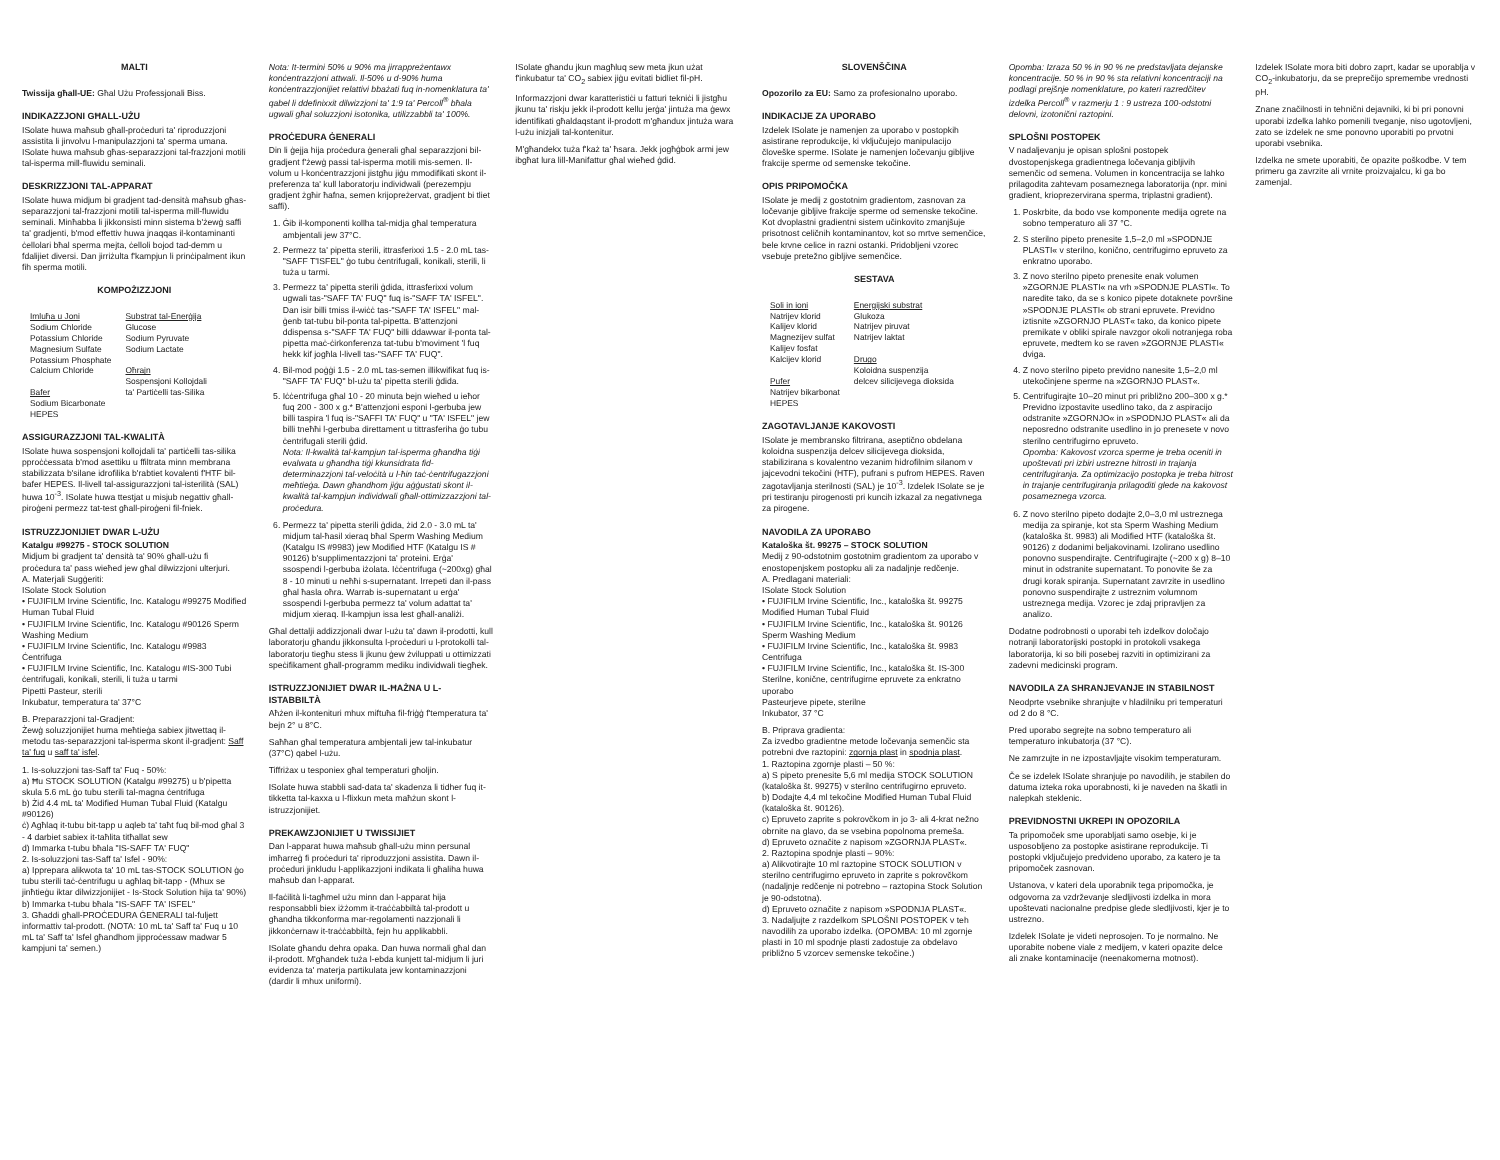MALTI
Twissija għall-UE: Għal Użu Professjonali Biss.
INDIKAZZJONI GĦALL-UŻU
ISolate huwa maħsub għall-proċeduri ta' riproduzzjoni assistita li jinvolvu l-manipulazzjoni ta' sperma umana. ISolate huwa maħsub għas-separazzjoni tal-frazzjoni motili tal-isperma mill-fluwidu seminali.
DESKRIZZJONI TAL-APPARAT
ISolate huwa midjum bi gradjent tad-densità maħsub għas-separazzjoni tal-frazzjoni motili tal-isperma mill-fluwidu seminali. Minħabba li jikkonsisti minn sistema b'żewġ saffi ta' gradjenti, b'mod effettiv huwa jnaqqas il-kontaminanti ċellolari bħal sperma mejta, ċelloli bojod tad-demm u fdalijiet diversi. Dan jirriżulta f'kampjun li prinċipalment ikun fih sperma motili.
KOMPOŻIZZJONI
| Imluħa u Joni Sodium Chloride Potassium Chloride Magnesium Sulfate Potassium Phosphate Calcium Chloride Bafer Sodium Bicarbonate HEPES | Substrat tal-Enerġija Glucose Sodium Pyruvate Sodium Lactate Oħrajn Sospensjoni Kollojdali ta' Partiċelli tas-Silika |
ASSIGURAZZJONI TAL-KWALITÀ
ISolate huwa sospensjoni kollojdali ta' partiċelli tas-silika pproċċessata b'mod asettiku u ffiltrata minn membrana stabilizzata b'silane idrofilika b'rabtiet kovalenti f'HTF bil-bafer HEPES. Il-livell tal-assigurazzjoni tal-isterilità (SAL) huwa 10<sup>-3</sup>. ISolate huwa ttestjat u misjub negattiv għall-piroġeni permezz tat-test għall-piroġeni fil-fniek.
ISTRUZZJONIJIET DWAR L-UŻU
Katalgu #99275 - STOCK SOLUTION
Midjum bi gradjent ta' densità ta' 90% għall-użu fi proċedura ta' pass wieħed jew għal dilwizzjoni ulterjuri.
A. Materjali Sugġeriti:
ISolate Stock Solution
• FUJIFILM Irvine Scientific, Inc. Katalogu #99275 Modified Human Tubal Fluid
• FUJIFILM Irvine Scientific, Inc. Katalogu #90126 Sperm Washing Medium
• FUJIFILM Irvine Scientific, Inc. Katalogu #9983 Ċentrifuga
• FUJIFILM Irvine Scientific, Inc. Katalogu #IS-300 Tubi ċentrifugali, konikali, sterili, li tuża u tarmi
Pipetti Pasteur, sterili
Inkubatur, temperatura ta' 37°C
B. Preparazzjoni tal-Gradjent:
Żewġ soluzzjonijiet huma meħtieġa sabiex jitwettaq il-metodu tas-separazzjoni tal-isperma skont il-gradjent: Saff ta' fuq u saff ta' isfel.
1. Is-soluzzjoni tas-Saff ta' Fuq - 50%:
a) Ħu STOCK SOLUTION (Katalgu #99275) u b'pipetta skula 5.6 mL ġo tubu sterili tal-magna ċentrifuga
b) Żid 4.4 mL ta' Modified Human Tubal Fluid (Katalgu #90126)
ċ) Agħlaq it-tubu bit-tapp u aqleb ta' taħt fuq bil-mod għal 3 - 4 darbiet sabiex it-taħlita titħallat sew
d) Immarka t-tubu bħala "IS-SAFF TA' FUQ"
2. Is-soluzzjoni tas-Saff ta' Isfel - 90%:
a) Ippreparа alikwota ta' 10 mL tas-STOCK SOLUTION ġo tubu sterili taċ-ċentrifugu u agħlaq bit-tapp - (Mhux se jinħtieġu iktar dilwizzjonijiet - Is-Stock Solution hija ta' 90%)
b) Immarka t-tubu bħala "IS-SAFF TA' ISFEL"
3. Għaddi għall-PROĊEDURA ĠENERALI tal-fuljett informattiv tal-prodott. (NOTA: 10 mL ta' Saff ta' Fuq u 10 mL ta' Saff ta' Isfel għandhom jipproċessaw madwar 5 kampjuni ta' semen.)
Nota: It-termini 50% u 90% ma jirrappreżentawx konċentrazzjoni attwali. Il-50% u d-90% huma konċentrazzjonijiet relattivi bbażati fuq in-nomenklatura ta' qabel li ddefinixxit dilwizzjoni ta' 1:9 ta' Percoll<sup>®</sup> bħala ugwali għal soluzzjoni isotonika, utilizzabbli ta' 100%.
PROĊEDURA ĠENERALI
Din li ġejja hija proċedura ġenerali għal separazzjoni bil-gradjent f'żewġ passi tal-isperma motili mis-semen. Il-volum u l-konċentrazzjoni jistgħu jiġu mmodifikati skont il-preferenza ta' kull laboratorju individwali (perezempju gradjent żgħir ħafna, semen krijopreżervat, gradjent bi tliet saffi).
1. Ġib il-komponenti kollha tal-midja għal temperatura ambjentali jew 37°C.
2. Permezz ta' pipetta sterili, ittrasferixxi 1.5 - 2.0 mL tas-"SAFF T'ISFEL" ġo tubu ċentrifugali, konikali, sterili, li tuża u tarmi.
3. Permezz ta' pipetta sterili ġdida, ittrasferixxi volum ugwali tas-"SAFF TA' FUQ" fuq is-"SAFF TA' ISFEL". Dan isir billi tmiss il-wiċċ tas-"SAFF TA' ISFEL" mal-ġenb tat-tubu bil-ponta tal-pipetta. B'attenzjoni ddispensa s-"SAFF TA' FUQ" billi ddawwar il-ponta tal-pipetta maċ-ċirkonferenza tat-tubu b'moviment 'l fuq hekk kif jogħla l-livell tas-"SAFF TA' FUQ".
4. Bil-mod poġġi 1.5 - 2.0 mL tas-semen illikwifikat fuq is-"SAFF TA' FUQ" bl-użu ta' pipetta sterili ġdida.
5. Iċċentrifuga għal 10 - 20 minuta bejn wieħed u ieħor fuq 200 - 300 x g.* B'attenzjoni esponi l-gerbuba jew billi taspira 'l fuq is-"SAFFI TA' FUQ" u "TA' ISFEL" jew billi tneħħi l-gerbuba direttament u tittrasferiha ġo tubu ċentrifugali sterili ġdid.
Nota: Il-kwalità tal-kampjun tal-isperma għandha tiġi evalwata u għandha tiġi kkunsidrata fid-determinazzjoni tal-veloċità u l-ħin taċ-ċentrifugazzjoni meħtieġa. Dawn għandhom jiġu aġġustati skont il-kwalità tal-kampjun individwali għall-ottimizzazzjoni tal-proċedura.
6. Permezz ta' pipetta sterili ġdida, żid 2.0 - 3.0 mL ta' midjum tal-ħasil xieraq bħal Sperm Washing Medium (Katalgu IS #9983) jew Modified HTF (Katalgu IS # 90126) b'supplimentazzjoni ta' proteini. Erġa' ssospendi l-gerbuba iżolata. Iċċentrifuga (~200xg) għal 8 - 10 minuti u neħħi s-supernatant. Irrepeti dan il-pass għal ħasla oħra. Warrab is-supernatant u erġa' ssospendi l-gerbuba permezz ta' volum adattat ta' midjum xieraq. Il-kampjun issa lest għall-analiżi.
Għal dettalji addizzjonali dwar l-użu ta' dawn il-prodotti, kull laboratorju għandu jikkonsulta l-proċeduri u l-protokolli tal-laboratorju tiegħu stess li jkunu ġew żviluppati u ottimizzati speċifikament għall-programm mediku individwali tiegħek.
ISTRUZZJONIJIET DWAR IL-ĦAŻNA U L-ISTABBILTÀ
Aħżen il-kontenituri mhux miftuħa fil-friġġ f'temperatura ta' bejn 2° u 8°C.
Saħħan għal temperatura ambjentali jew tal-inkubatur (37°C) qabel l-użu.
Tiffriżax u tesponiex għal temperaturi għoljin.
ISolate huwa stabbli sad-data ta' skadenza li tidher fuq it-tikketta tal-kaxxa u l-flixkun meta maħżun skont l-istruzzjonijiet.
PREKAWZJONIJIET U TWISSIJIET
Dan l-apparat huwa maħsub għall-użu minn persunal imħarreġ fi proċeduri ta' riproduzzjoni assistita. Dawn il-proċeduri jinkludu l-applikazzjoni indikata li għaliha huwa maħsub dan l-apparat.
Il-faċilità li-tagħmel użu minn dan l-apparat hija responsabbli biex iżżomm it-traċċabbiltà tal-prodott u għandha tikkonforma mar-regolamenti nazzjonali li jikkonċernaw it-traċċabbiltà, fejn hu applikabbli.
ISolate għandu dehra opaka. Dan huwa normali għal dan il-prodott. M'għandek tuża l-ebda kunjett tal-midjum li juri evidenza ta' materja partikulata jew kontaminazzjoni (dardir li mhux uniformi).
ISolate għandu jkun magħluq sew meta jkun użat f'inkubatur ta' CO<sub>2</sub> sabiex jiġu evitati bidliet fil-pH.
Informazzjoni dwar karatteristiċi u fatturi tekniċi li jistgħu jkunu ta' riskju jekk il-prodott kellu jerġa' jintuża ma ġewx identifikati għaldaqstant il-prodott m'għandux jintuża wara l-użu inizjali tal-kontenitur.
M'għandekx tuża f'każ ta' ħsara. Jekk jogħġbok armi jew ibgħat lura lill-Manifattur għal wieħed ġdid.
SLOVENŠČINA
Opozorilo za EU: Samo za profesionalno uporabo.
INDIKACIJE ZA UPORABO
Izdelek ISolate je namenjen za uporabo v postopkih asistirane reprodukcije, ki vključujejo manipulacijo človeške sperme. ISolate je namenjen ločevanju gibljive frakcije sperme od semenske tekočine.
OPIS PRIPOMOČKA
ISolate je medij z gostotnim gradientom, zasnovan za ločevanje gibljive frakcije sperme od semenske tekočine. Kot dvoplastni gradientni sistem učinkovito zmanjšuje prisotnost celičnih kontaminantov, kot so mrtve semenčice, bele krvne celice in razni ostanki. Pridobljeni vzorec vsebuje pretežno gibljive semenčice.
SESTAVA
| Soli in ioni Natrijev klorid Kalijev klorid Magnezijev sulfat Kalijev fosfat Kalcijev klorid Pufer Natrijev bikarbonat HEPES | Energijski substrat Glukoza Natrijev piruvat Natrijev laktat Drugo Koloidna suspenzija delcev silicijevega dioksida |
ZAGOTAVLJANJE KAKOVOSTI
ISolate je membransko filtrirana, aseptično obdelana koloidna suspenzija delcev silicijevega dioksida, stabilizirana s kovalentno vezanim hidrofilnim silanom v jajcevodni tekočini (HTF), pufrani s pufrom HEPES. Raven zagotavljanja sterilnosti (SAL) je 10<sup>-3</sup>. Izdelek ISolate se je pri testiranju pirogenosti pri kuncih izkazal za negativnega za pirogene.
NAVODILA ZA UPORABO
Kataloška št. 99275 – STOCK SOLUTION
Medij z 90-odstotnim gostotnim gradientom za uporabo v enostopenjskem postopku ali za nadaljnje redčenje.
A. Predlagani materiali:
ISolate Stock Solution
• FUJIFILM Irvine Scientific, Inc., kataloška št. 99275 Modified Human Tubal Fluid
• FUJIFILM Irvine Scientific, Inc., kataloška št. 90126 Sperm Washing Medium
• FUJIFILM Irvine Scientific, Inc., kataloška št. 9983 Centrifuga
• FUJIFILM Irvine Scientific, Inc., kataloška št. IS-300 Sterilne, konične, centrifugirne epruvete za enkratno uporabo
Pasteurjeve pipete, sterilne
Inkubator, 37 °C
B. Priprava gradienta:
Za izvedbo gradientne metode ločevanja semenčic sta potrebni dve raztopini: zgornja plast in spodnja plast.
1. Raztopina zgornje plasti – 50 %:
a) S pipeto prenesite 5,6 ml medija STOCK SOLUTION (kataloška št. 99275) v sterilno centrifugirno epruveto.
b) Dodajte 4,4 ml tekočine Modified Human Tubal Fluid (kataloška št. 90126).
c) Epruveto zaprite s pokrovčkom in jo 3- ali 4-krat nežno obrnite na glavo, da se vsebina popolnoma premeša.
d) Epruveto označite z napisom »ZGORNJA PLAST«.
2. Raztopina spodnje plasti – 90%:
a) Alikvotirajte 10 ml raztopine STOCK SOLUTION v sterilno centrifugirno epruveto in zaprite s pokrovčkom (nadaljnje redčenje ni potrebno – raztopina Stock Solution je 90-odstotna).
d) Epruveto označite z napisom »SPODNJA PLAST«.
3. Nadaljujte z razdelkom SPLOŠNI POSTOPEK v teh navodilih za uporabo izdelka. (OPOMBA: 10 ml zgornje plasti in 10 ml spodnje plasti zadostuje za obdelavo približno 5 vzorcev semenske tekočine.)
Opomba: Izraza 50 % in 90 % ne predstavljata dejanske koncentracije. 50 % in 90 % sta relativni koncentraciji na podlagi prejšnje nomenklature, po kateri razredčitev izdelka Percoll<sup>®</sup> v razmerju 1 : 9 ustreza 100-odstotni delovni, izotonični raztopini.
SPLOŠNI POSTOPEK
V nadaljevanju je opisan splošni postopek dvostopenjskega gradientnega ločevanja gibljivih semenčic od semena. Volumen in koncentracija se lahko prilagodita zahtevam posameznega laboratorija (npr. mini gradient, krioprezervirana sperma, triplastni gradient).
1. Poskrbite, da bodo vse komponente medija ogrete na sobno temperaturo ali 37 °C.
2. S sterilno pipeto prenesite 1,5–2,0 ml »SPODNJE PLASTI« v sterilno, konično, centrifugirno epruveto za enkratno uporabo.
3. Z novo sterilno pipeto prenesite enak volumen »ZGORNJE PLASTI« na vrh »SPODNJE PLASTI«. To naredite tako, da se s konico pipete dotaknete površine »SPODNJE PLASTI« ob strani epruvete. Previdno iztisnite »ZGORNJO PLAST« tako, da konico pipete premikate v obliki spirale navzgor okoli notranjega roba epruvete, medtem ko se raven »ZGORNJE PLASTI« dviga.
4. Z novo sterilno pipeto previdno nanesite 1,5–2,0 ml utekočinjene sperme na »ZGORNJO PLAST«.
5. Centrifugirajte 10–20 minut pri približno 200–300 x g.* Previdno izpostavite usedlino tako, da z aspiracijo odstranite »ZGORNJO« in »SPODNJO PLAST« ali da neposredno odstranite usedlino in jo prenesete v novo sterilno centrifugirno epruveto.
Opomba: Kakovost vzorca sperme je treba oceniti in upoštevati pri izbiri ustrezne hitrosti in trajanja centrifugiranja. Za optimizacijo postopka je treba hitrost in trajanje centrifugiranja prilagoditi glede na kakovost posameznega vzorca.
6. Z novo sterilno pipeto dodajte 2,0–3,0 ml ustreznega medija za spiranje, kot sta Sperm Washing Medium (kataloška št. 9983) ali Modified HTF (kataloška št. 90126) z dodanimi beljakovinami. Izolirano usedlino ponovno suspendirajte. Centrifugirajte (~200 x g) 8–10 minut in odstranite supernatant. To ponovite še za drugi korak spiranja. Supernatant zavrzite in usedlino ponovno suspendirajte z ustreznim volumnom ustreznega medija. Vzorec je zdaj pripravljen za analizo.
Dodatne podrobnosti o uporabi teh izdelkov določajo notranji laboratorijski postopki in protokoli vsakega laboratorija, ki so bili posebej razviti in optimizirani za zadevni medicinski program.
NAVODILA ZA SHRANJEVANJE IN STABILNOST
Neodprte vsebnike shranjujte v hladilniku pri temperaturi od 2 do 8 °C.
Pred uporabo segrejte na sobno temperaturo ali temperaturo inkubatorja (37 °C).
Ne zamrzujte in ne izpostavljajte visokim temperaturam.
Če se izdelek ISolate shranjuje po navodilih, je stabilen do datuma izteka roka uporabnosti, ki je naveden na škatli in nalepkah steklenic.
PREVIDNOSTNI UKREPI IN OPOZORILA
Ta pripomoček sme uporabljati samo osebje, ki je usposobljeno za postopke asistirane reprodukcije. Ti postopki vključujejo predvideno uporabo, za katero je ta pripomoček zasnovan.
Ustanova, v kateri dela uporabnik tega pripomočka, je odgovorna za vzdrževanje sledljivosti izdelka in mora upoštevati nacionalne predpise glede sledljivosti, kjer je to ustrezno.
Izdelek ISolate je videti neprosojen. To je normalno. Ne uporabite nobene viale z medijem, v kateri opazite delce ali znake kontaminacije (neenakomerna motnost).
Izdelek ISolate mora biti dobro zaprt, kadar se uporablja v CO<sub>2</sub>-inkubatorju, da se preprečijo spremembe vrednosti pH.
Znane značilnosti in tehnični dejavniki, ki bi pri ponovni uporabi izdelka lahko pomenili tveganje, niso ugotovljeni, zato se izdelek ne sme ponovno uporabiti po prvotni uporabi vsebnika.
Izdelka ne smete uporabiti, če opazite poškodbe. V tem primeru ga zavrzite ali vrnite proizvajalcu, ki ga bo zamenjal.